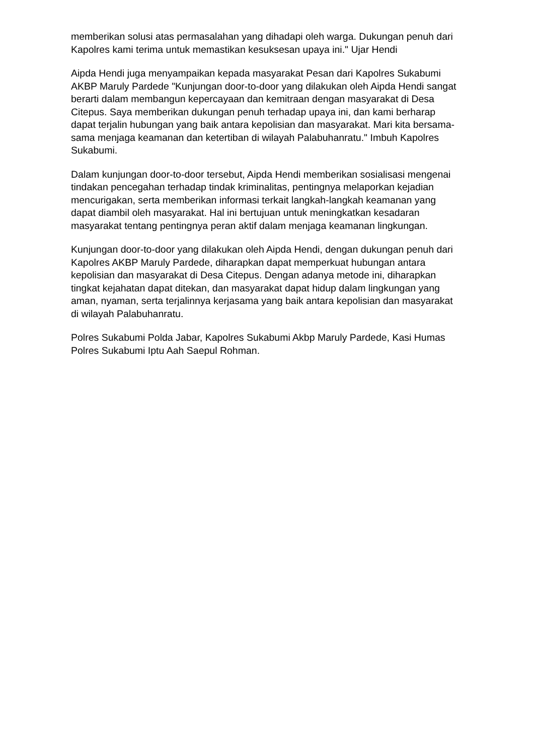memberikan solusi atas permasalahan yang dihadapi oleh warga. Dukungan penuh dari Kapolres kami terima untuk memastikan kesuksesan upaya ini." Ujar Hendi
Aipda Hendi juga menyampaikan kepada masyarakat Pesan dari Kapolres Sukabumi AKBP Maruly Pardede "Kunjungan door-to-door yang dilakukan oleh Aipda Hendi sangat berarti dalam membangun kepercayaan dan kemitraan dengan masyarakat di Desa Citepus. Saya memberikan dukungan penuh terhadap upaya ini, dan kami berharap dapat terjalin hubungan yang baik antara kepolisian dan masyarakat. Mari kita bersama-sama menjaga keamanan dan ketertiban di wilayah Palabuhanratu." Imbuh Kapolres Sukabumi.
Dalam kunjungan door-to-door tersebut, Aipda Hendi memberikan sosialisasi mengenai tindakan pencegahan terhadap tindak kriminalitas, pentingnya melaporkan kejadian mencurigakan, serta memberikan informasi terkait langkah-langkah keamanan yang dapat diambil oleh masyarakat. Hal ini bertujuan untuk meningkatkan kesadaran masyarakat tentang pentingnya peran aktif dalam menjaga keamanan lingkungan.
Kunjungan door-to-door yang dilakukan oleh Aipda Hendi, dengan dukungan penuh dari Kapolres AKBP Maruly Pardede, diharapkan dapat memperkuat hubungan antara kepolisian dan masyarakat di Desa Citepus. Dengan adanya metode ini, diharapkan tingkat kejahatan dapat ditekan, dan masyarakat dapat hidup dalam lingkungan yang aman, nyaman, serta terjalinnya kerjasama yang baik antara kepolisian dan masyarakat di wilayah Palabuhanratu.
Polres Sukabumi Polda Jabar, Kapolres Sukabumi Akbp Maruly Pardede, Kasi Humas Polres Sukabumi Iptu Aah Saepul Rohman.